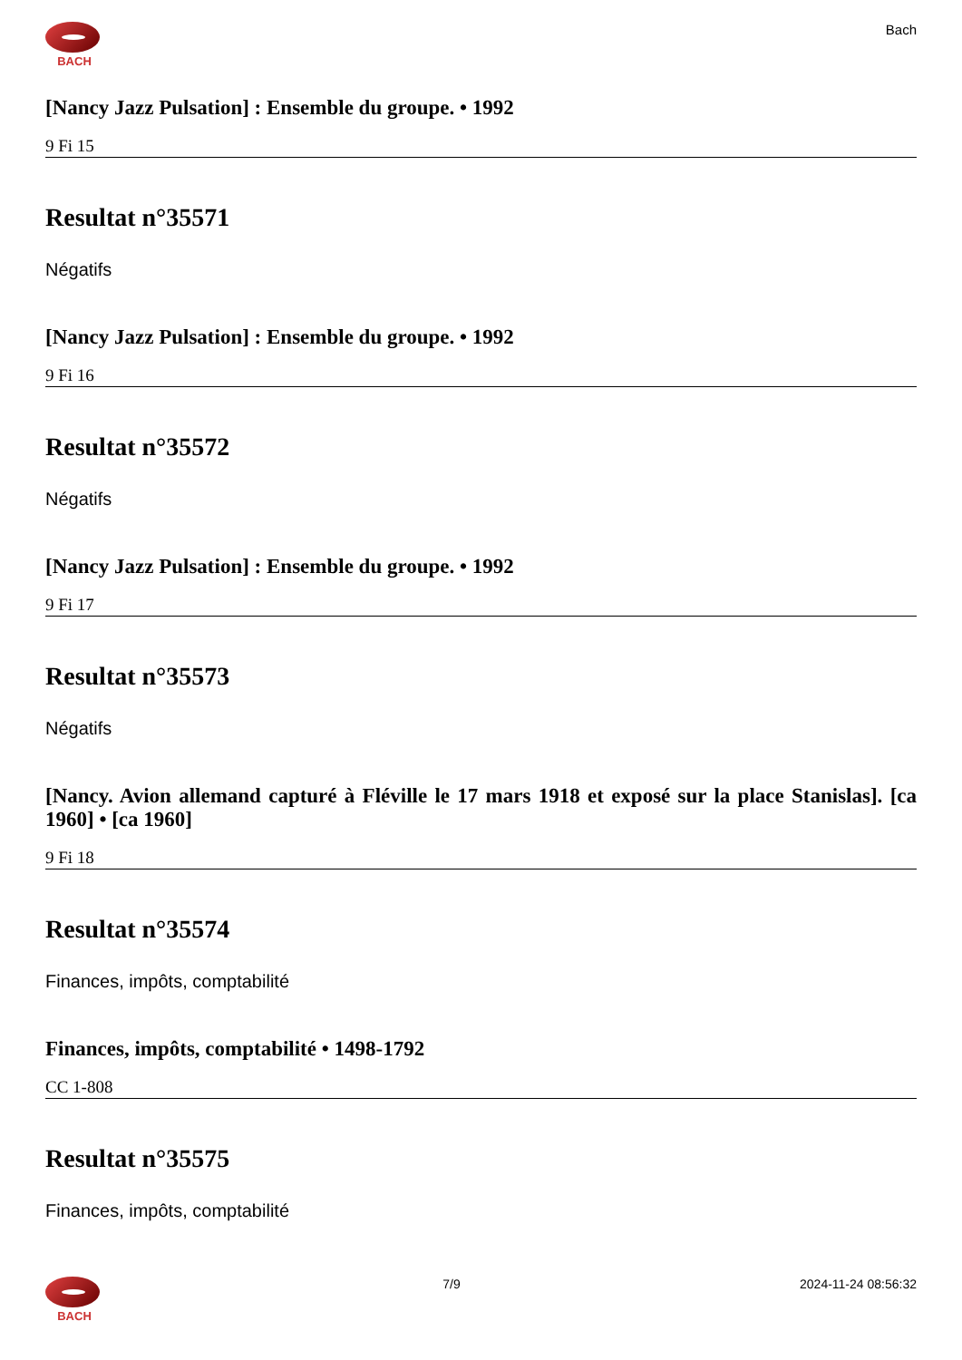BACH
Bach
[Nancy Jazz Pulsation] : Ensemble du groupe. • 1992
9 Fi 15
Resultat n°35571
Négatifs
[Nancy Jazz Pulsation] : Ensemble du groupe. • 1992
9 Fi 16
Resultat n°35572
Négatifs
[Nancy Jazz Pulsation] : Ensemble du groupe. • 1992
9 Fi 17
Resultat n°35573
Négatifs
[Nancy. Avion allemand capturé à Fléville le 17 mars 1918 et exposé sur la place Stanislas]. [ca 1960] • [ca 1960]
9 Fi 18
Resultat n°35574
Finances, impôts, comptabilité
Finances, impôts, comptabilité • 1498-1792
CC 1-808
Resultat n°35575
Finances, impôts, comptabilité
BACH 7/9 2024-11-24 08:56:32